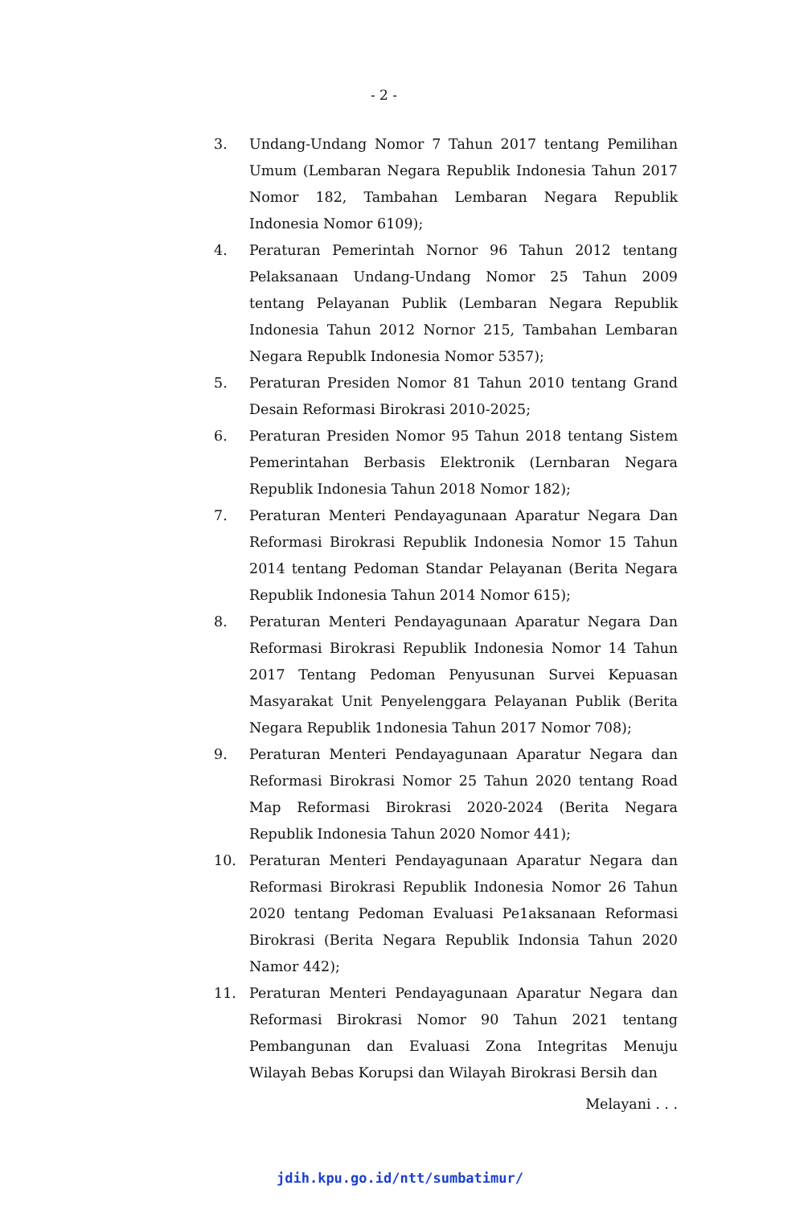- 2 -
3. Undang-Undang Nomor 7 Tahun 2017 tentang Pemilihan Umum (Lembaran Negara Republik Indonesia Tahun 2017 Nomor 182, Tambahan Lembaran Negara Republik Indonesia Nomor 6109);
4. Peraturan Pemerintah Nornor 96 Tahun 2012 tentang Pelaksanaan Undang-Undang Nomor 25 Tahun 2009 tentang Pelayanan Publik (Lembaran Negara Republik Indonesia Tahun 2012 Nornor 215, Tambahan Lembaran Negara Republk Indonesia Nomor 5357);
5. Peraturan Presiden Nomor 81 Tahun 2010 tentang Grand Desain Reformasi Birokrasi 2010-2025;
6. Peraturan Presiden Nomor 95 Tahun 2018 tentang Sistem Pemerintahan Berbasis Elektronik (Lernbaran Negara Republik Indonesia Tahun 2018 Nomor 182);
7. Peraturan Menteri Pendayagunaan Aparatur Negara Dan Reformasi Birokrasi Republik Indonesia Nomor 15 Tahun 2014 tentang Pedoman Standar Pelayanan (Berita Negara Republik Indonesia Tahun 2014 Nomor 615);
8. Peraturan Menteri Pendayagunaan Aparatur Negara Dan Reformasi Birokrasi Republik Indonesia Nomor 14 Tahun 2017 Tentang Pedoman Penyusunan Survei Kepuasan Masyarakat Unit Penyelenggara Pelayanan Publik (Berita Negara Republik 1ndonesia Tahun 2017 Nomor 708);
9. Peraturan Menteri Pendayagunaan Aparatur Negara dan Reformasi Birokrasi Nomor 25 Tahun 2020 tentang Road Map Reformasi Birokrasi 2020-2024 (Berita Negara Republik Indonesia Tahun 2020 Nomor 441);
10. Peraturan Menteri Pendayagunaan Aparatur Negara dan Reformasi Birokrasi Republik Indonesia Nomor 26 Tahun 2020 tentang Pedoman Evaluasi Pe1aksanaan Reformasi Birokrasi (Berita Negara Republik Indonsia Tahun 2020 Namor 442);
11. Peraturan Menteri Pendayagunaan Aparatur Negara dan Reformasi Birokrasi Nomor 90 Tahun 2021 tentang Pembangunan dan Evaluasi Zona Integritas Menuju Wilayah Bebas Korupsi dan Wilayah Birokrasi Bersih dan
Melayani . . .
jdih.kpu.go.id/ntt/sumbatimur/